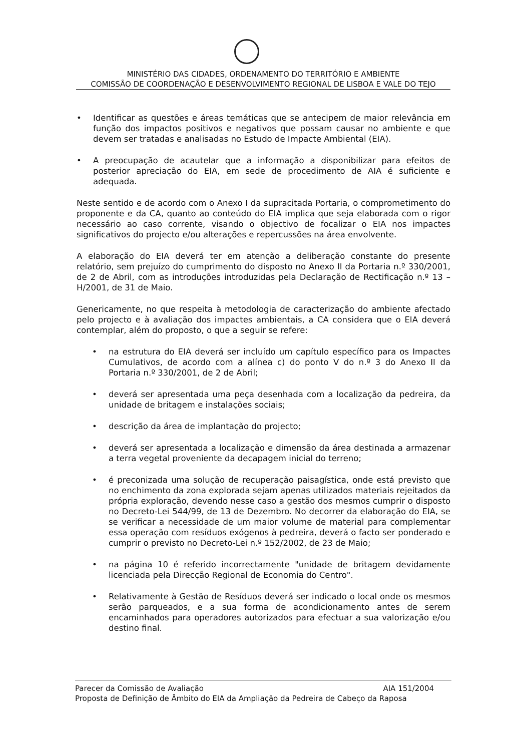MINISTÉRIO DAS CIDADES, ORDENAMENTO DO TERRITÓRIO E AMBIENTE
COMISSÃO DE COORDENAÇÃO E DESENVOLVIMENTO REGIONAL DE LISBOA E VALE DO TEJO
• Identificar as questões e áreas temáticas que se antecipem de maior relevância em função dos impactos positivos e negativos que possam causar no ambiente e que devem ser tratadas e analisadas no Estudo de Impacte Ambiental (EIA).
• A preocupação de acautelar que a informação a disponibilizar para efeitos de posterior apreciação do EIA, em sede de procedimento de AIA é suficiente e adequada.
Neste sentido e de acordo com o Anexo I da supracitada Portaria, o comprometimento do proponente e da CA, quanto ao conteúdo do EIA implica que seja elaborada com o rigor necessário ao caso corrente, visando o objectivo de focalizar o EIA nos impactes significativos do projecto e/ou alterações e repercussões na área envolvente.
A elaboração do EIA deverá ter em atenção a deliberação constante do presente relatório, sem prejuízo do cumprimento do disposto no Anexo II da Portaria n.º 330/2001, de 2 de Abril, com as introduções introduzidas pela Declaração de Rectificação n.º 13 – H/2001, de 31 de Maio.
Genericamente, no que respeita à metodologia de caracterização do ambiente afectado pelo projecto e à avaliação dos impactes ambientais, a CA considera que o EIA deverá contemplar, além do proposto, o que a seguir se refere:
• na estrutura do EIA deverá ser incluído um capítulo específico para os Impactes Cumulativos, de acordo com a alínea c) do ponto V do n.º 3 do Anexo II da Portaria n.º 330/2001, de 2 de Abril;
• deverá ser apresentada uma peça desenhada com a localização da pedreira, da unidade de britagem e instalações sociais;
• descrição da área de implantação do projecto;
• deverá ser apresentada a localização e dimensão da área destinada a armazenar a terra vegetal proveniente da decapagem inicial do terreno;
• é preconizada uma solução de recuperação paisagística, onde está previsto que no enchimento da zona explorada sejam apenas utilizados materiais rejeitados da própria exploração, devendo nesse caso a gestão dos mesmos cumprir o disposto no Decreto-Lei 544/99, de 13 de Dezembro. No decorrer da elaboração do EIA, se se verificar a necessidade de um maior volume de material para complementar essa operação com resíduos exógenos à pedreira, deverá o facto ser ponderado e cumprir o previsto no Decreto-Lei n.º 152/2002, de 23 de Maio;
• na página 10 é referido incorrectamente "unidade de britagem devidamente licenciada pela Direcção Regional de Economia do Centro".
• Relativamente à Gestão de Resíduos deverá ser indicado o local onde os mesmos serão parqueados, e a sua forma de acondicionamento antes de serem encaminhados para operadores autorizados para efectuar a sua valorização e/ou destino final.
Parecer da Comissão de Avaliação AIA 151/2004
Proposta de Definição de Âmbito do EIA da Ampliação da Pedreira de Cabeço da Raposa